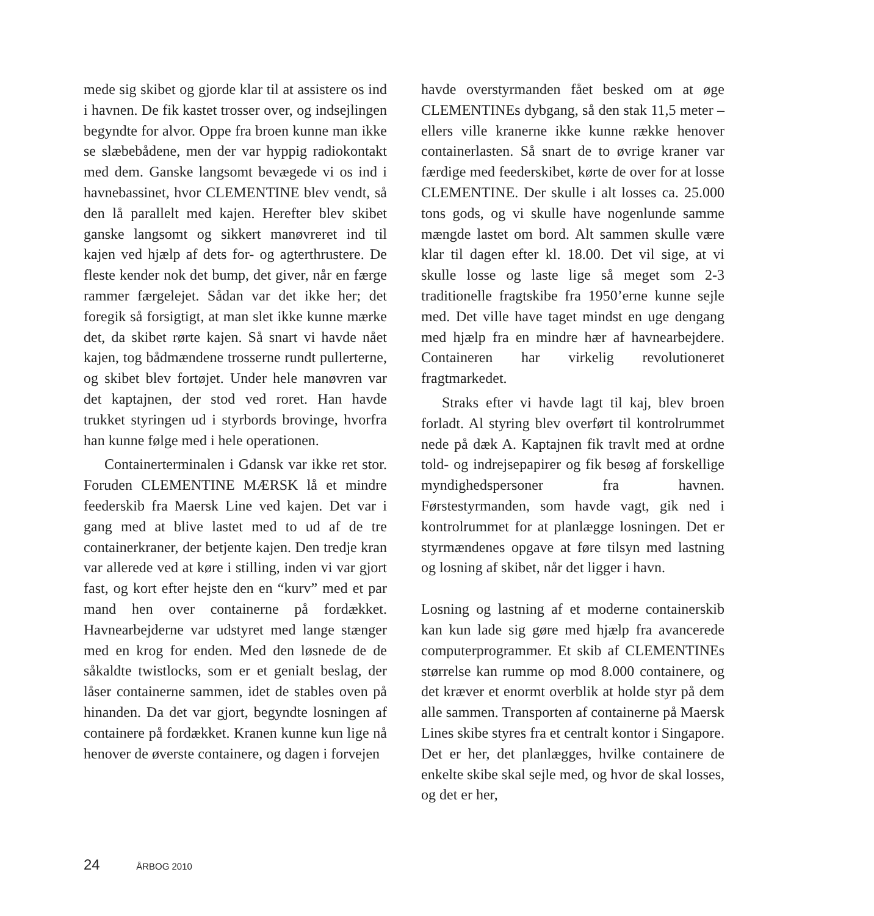mede sig skibet og gjorde klar til at assistere os ind i havnen. De fik kastet trosser over, og indsejlingen begyndte for alvor. Oppe fra broen kunne man ikke se slæbebådene, men der var hyppig radiokontakt med dem. Ganske langsomt bevægede vi os ind i havnebassinet, hvor CLEMENTINE blev vendt, så den lå parallelt med kajen. Herefter blev skibet ganske langsomt og sikkert manøvreret ind til kajen ved hjælp af dets for- og agterthrustere. De fleste kender nok det bump, det giver, når en færge rammer færgelejet. Sådan var det ikke her; det foregik så forsigtigt, at man slet ikke kunne mærke det, da skibet rørte kajen. Så snart vi havde nået kajen, tog bådmændene trosserne rundt pullerterne, og skibet blev fortøjet. Under hele manøvren var det kaptajnen, der stod ved roret. Han havde trukket styringen ud i styrbords brovinge, hvorfra han kunne følge med i hele operationen.
Containerterminalen i Gdansk var ikke ret stor. Foruden CLEMENTINE MÆRSK lå et mindre feederskib fra Maersk Line ved kajen. Det var i gang med at blive lastet med to ud af de tre containerkraner, der betjente kajen. Den tredje kran var allerede ved at køre i stilling, inden vi var gjort fast, og kort efter hejste den en “kurv” med et par mand hen over containerne på fordækket. Havnearbejderne var udstyret med lange stænger med en krog for enden. Med den løsnede de de såkaldte twistlocks, som er et genialt beslag, der låser containerne sammen, idet de stables oven på hinanden. Da det var gjort, begyndte losningen af containere på fordækket. Kranen kunne kun lige nå henover de øverste containere, og dagen i forvejen
havde overstyrmanden fået besked om at øge CLEMENTINEs dybgang, så den stak 11,5 meter – ellers ville kranerne ikke kunne række henover containerlasten. Så snart de to øvrige kraner var færdige med feederskibet, kørte de over for at losse CLEMENTINE. Der skulle i alt losses ca. 25.000 tons gods, og vi skulle have nogenlunde samme mængde lastet om bord. Alt sammen skulle være klar til dagen efter kl. 18.00. Det vil sige, at vi skulle losse og laste lige så meget som 2-3 traditionelle fragtskibe fra 1950’erne kunne sejle med. Det ville have taget mindst en uge dengang med hjælp fra en mindre hær af havnearbejdere. Containeren har virkelig revolutioneret fragtmarkedet.
Straks efter vi havde lagt til kaj, blev broen forladt. Al styring blev overført til kontrolrummet nede på dæk A. Kaptajnen fik travlt med at ordne told- og indrejsepapirer og fik besøg af forskellige myndighedspersoner fra havnen. Førstestyrmanden, som havde vagt, gik ned i kontrolrummet for at planlægge losningen. Det er styrmændenes opgave at føre tilsyn med lastning og losning af skibet, når det ligger i havn.
Losning og lastning af et moderne containerskib kan kun lade sig gøre med hjælp fra avancerede computerprogrammer. Et skib af CLEMENTINEs størrelse kan rumme op mod 8.000 containere, og det kræver et enormt overblik at holde styr på dem alle sammen. Transporten af containerne på Maersk Lines skibe styres fra et centralt kontor i Singapore. Det er her, det planlægges, hvilke containere de enkelte skibe skal sejle med, og hvor de skal losses, og det er her,
24 ÅRBOG 2010